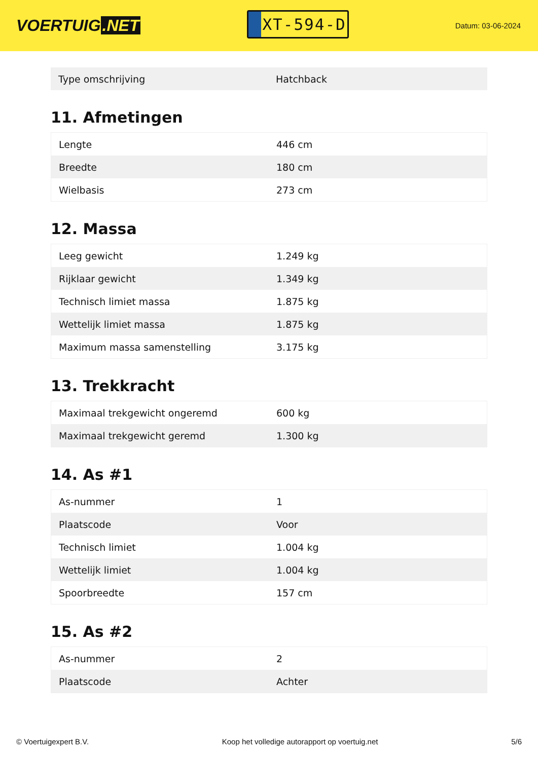VOERTUIG.NET
XT-594-D
Datum: 03-06-2024
| Type omschrijving | Hatchback |
11. Afmetingen
| Lengte | 446 cm |
| Breedte | 180 cm |
| Wielbasis | 273 cm |
12. Massa
| Leeg gewicht | 1.249 kg |
| Rijklaar gewicht | 1.349 kg |
| Technisch limiet massa | 1.875 kg |
| Wettelijk limiet massa | 1.875 kg |
| Maximum massa samenstelling | 3.175 kg |
13. Trekkracht
| Maximaal trekgewicht ongeremd | 600 kg |
| Maximaal trekgewicht geremd | 1.300 kg |
14. As #1
| As-nummer | 1 |
| Plaatscode | Voor |
| Technisch limiet | 1.004 kg |
| Wettelijk limiet | 1.004 kg |
| Spoorbreedte | 157 cm |
15. As #2
| As-nummer | 2 |
| Plaatscode | Achter |
© Voertuigexpert B.V. Koop het volledige autorapport op voertuig.net 5/6